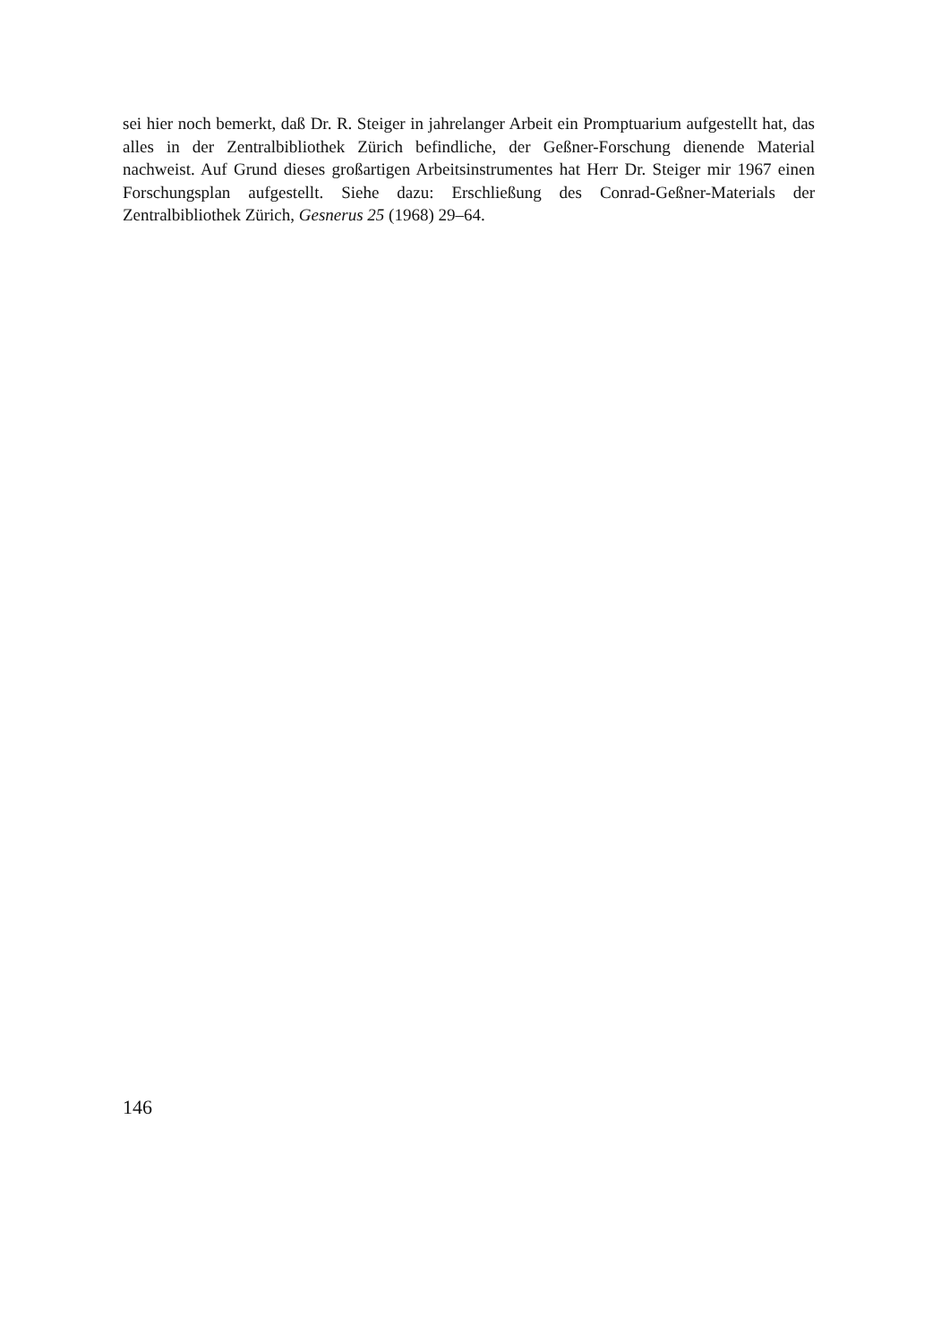sei hier noch bemerkt, daß Dr. R. Steiger in jahrelanger Arbeit ein Promptuarium aufgestellt hat, das alles in der Zentralbibliothek Zürich befindliche, der Geßner-Forschung dienende Material nachweist. Auf Grund dieses großartigen Arbeitsinstrumentes hat Herr Dr. Steiger mir 1967 einen Forschungsplan aufgestellt. Siehe dazu: Erschließung des Conrad-Geßner-Materials der Zentralbibliothek Zürich, Gesnerus 25 (1968) 29–64.
146